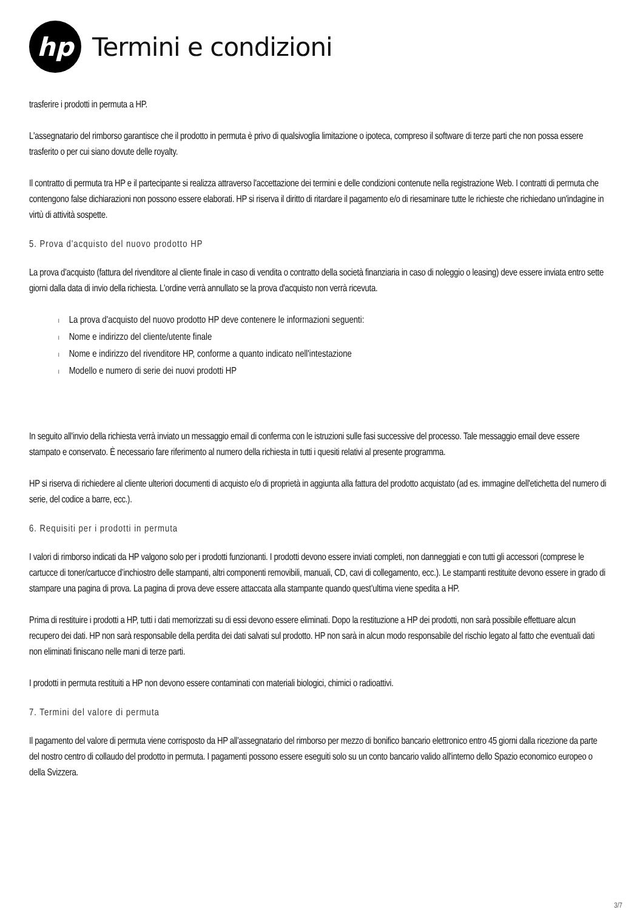hp
Termini e condizioni
trasferire i prodotti in permuta a HP.
L'assegnatario del rimborso garantisce che il prodotto in permuta è privo di qualsivoglia limitazione o ipoteca, compreso il software di terze parti che non possa essere trasferito o per cui siano dovute delle royalty.
Il contratto di permuta tra HP e il partecipante si realizza attraverso l'accettazione dei termini e delle condizioni contenute nella registrazione Web. I contratti di permuta che contengono false dichiarazioni non possono essere elaborati. HP si riserva il diritto di ritardare il pagamento e/o di riesaminare tutte le richieste che richiedano un'indagine in virtù di attività sospette.
5. Prova d'acquisto del nuovo prodotto HP
La prova d’acquisto (fattura del rivenditore al cliente finale in caso di vendita o contratto della società finanziaria in caso di noleggio o leasing) deve essere inviata entro sette giorni dalla data di invio della richiesta. L'ordine verrà annullato se la prova d'acquisto non verrà ricevuta.
l La prova d'acquisto del nuovo prodotto HP deve contenere le informazioni seguenti:
l Nome e indirizzo del cliente/utente finale
l Nome e indirizzo del rivenditore HP, conforme a quanto indicato nell'intestazione
l Modello e numero di serie dei nuovi prodotti HP
In seguito all'invio della richiesta verrà inviato un messaggio email di conferma con le istruzioni sulle fasi successive del processo. Tale messaggio email deve essere stampato e conservato. È necessario fare riferimento al numero della richiesta in tutti i quesiti relativi al presente programma.
HP si riserva di richiedere al cliente ulteriori documenti di acquisto e/o di proprietà in aggiunta alla fattura del prodotto acquistato (ad es. immagine dell'etichetta del numero di serie, del codice a barre, ecc.).
6. Requisiti per i prodotti in permuta
I valori di rimborso indicati da HP valgono solo per i prodotti funzionanti. I prodotti devono essere inviati completi, non danneggiati e con tutti gli accessori (comprese le cartucce di toner/cartucce d’inchiostro delle stampanti, altri componenti removibili, manuali, CD, cavi di collegamento, ecc.). Le stampanti restituite devono essere in grado di stampare una pagina di prova. La pagina di prova deve essere attaccata alla stampante quando quest’ultima viene spedita a HP.
Prima di restituire i prodotti a HP, tutti i dati memorizzati su di essi devono essere eliminati. Dopo la restituzione a HP dei prodotti, non sarà possibile effettuare alcun recupero dei dati. HP non sarà responsabile della perdita dei dati salvati sul prodotto. HP non sarà in alcun modo responsabile del rischio legato al fatto che eventuali dati non eliminati finiscano nelle mani di terze parti.
I prodotti in permuta restituiti a HP non devono essere contaminati con materiali biologici, chimici o radioattivi.
7. Termini del valore di permuta
Il pagamento del valore di permuta viene corrisposto da HP all’assegnatario del rimborso per mezzo di bonifico bancario elettronico entro 45 giorni dalla ricezione da parte del nostro centro di collaudo del prodotto in permuta. I pagamenti possono essere eseguiti solo su un conto bancario valido all'interno dello Spazio economico europeo o della Svizzera.
3/7